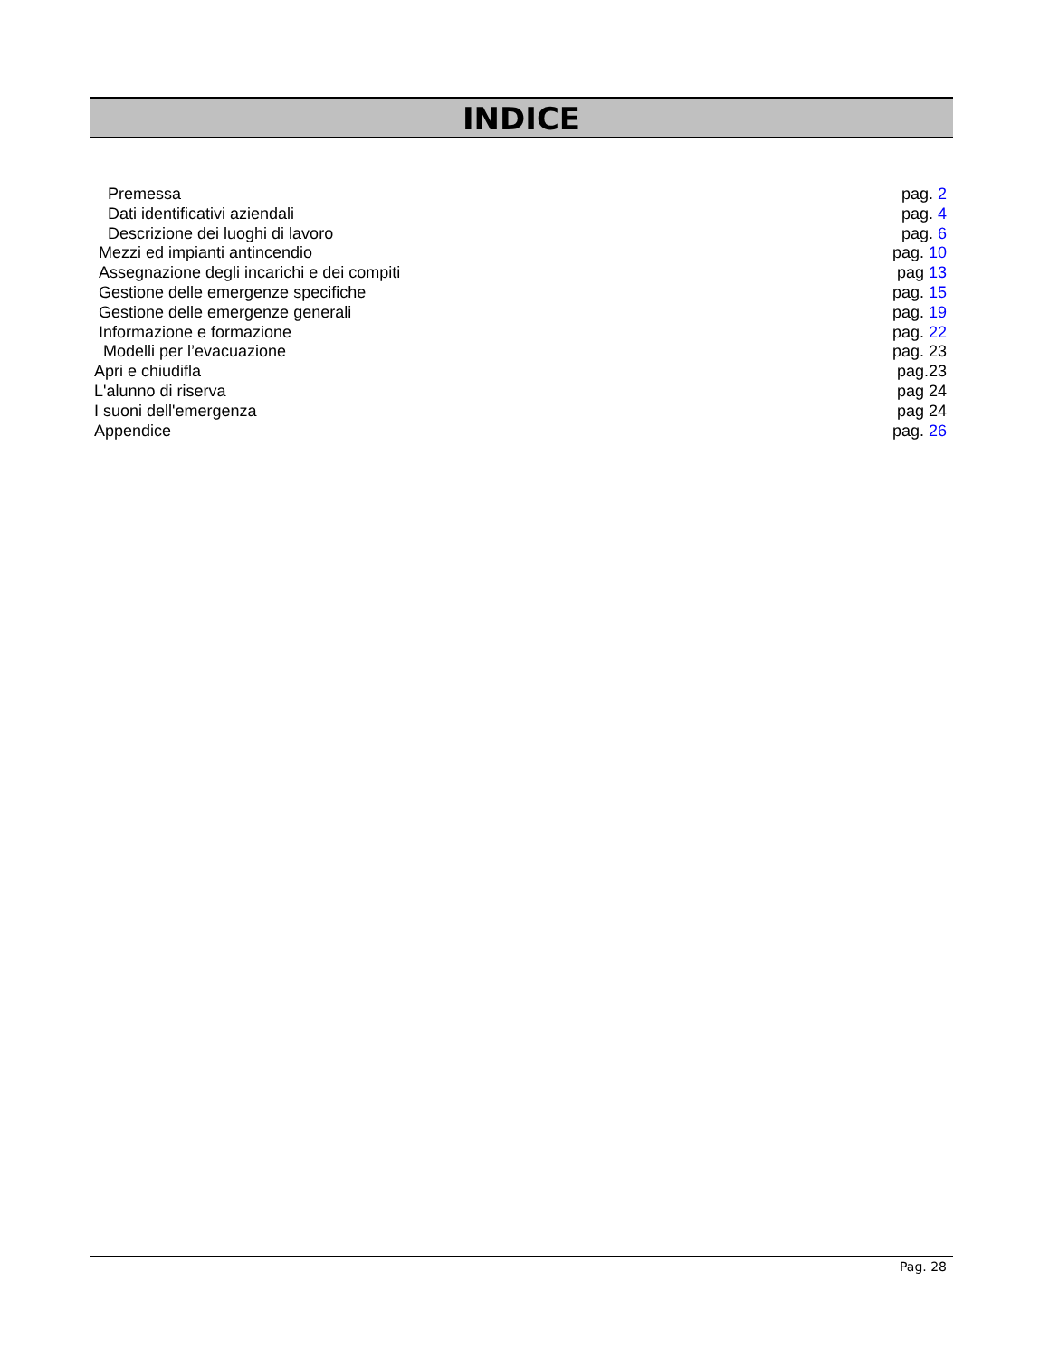INDICE
Premessa pag. 2
Dati identificativi aziendali pag. 4
Descrizione dei luoghi di lavoro pag. 6
Mezzi ed impianti antincendio pag. 10
Assegnazione degli incarichi e dei compiti pag 13
Gestione delle emergenze specifiche pag. 15
Gestione delle emergenze generali pag. 19
Informazione e formazione pag. 22
Modelli per l’evacuazione pag. 23
Apri e chiudifla pag.23
L'alunno di riserva pag 24
I suoni dell'emergenza pag 24
Appendice pag. 26
Pag. 28